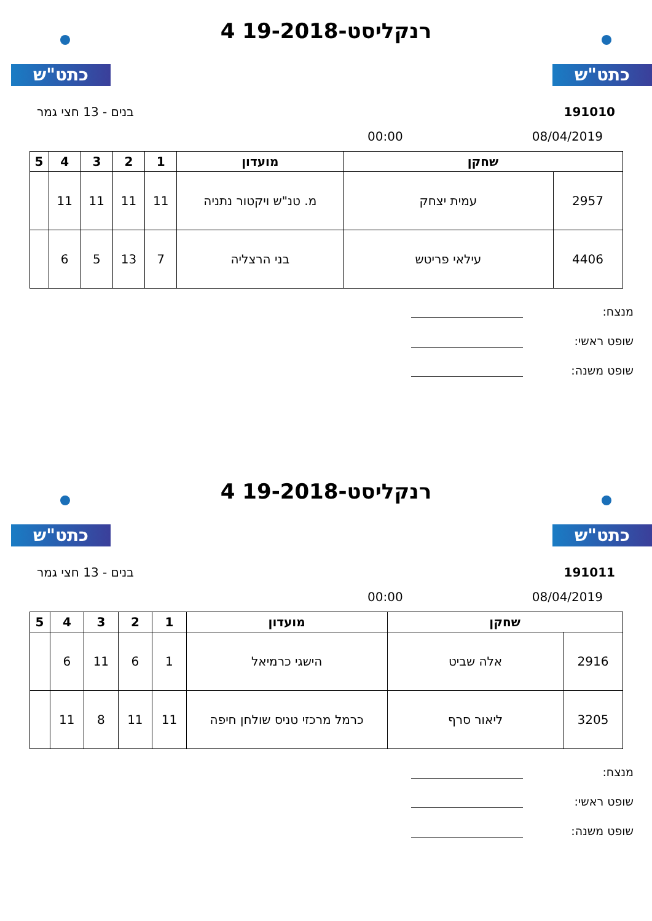כתט"ש כתט"ש
רנקליסט-19-2018 4
191010 בנים - 13 חצי גמר
08/04/2019 00:00
| שחקן | | מועדון | 1 | 2 | 3 | 4 | 5 |
| --- | --- | --- | --- | --- | --- | --- | --- |
| 2957 | עמית יצחק | מ. טנ"ש ויקטור נתניה | 11 | 11 | 11 | 11 | |
| 4406 | עילאי פריטש | בני הרצליה | 7 | 13 | 5 | 6 | |
מנצח:
שופט ראשי:
שופט משנה:
כתט"ש כתט"ש
רנקליסט-19-2018 4
191011 בנים - 13 חצי גמר
08/04/2019 00:00
| שחקן | | מועדון | 1 | 2 | 3 | 4 | 5 |
| --- | --- | --- | --- | --- | --- | --- | --- |
| 2916 | אלה שביט | הישגי כרמיאל | 1 | 6 | 11 | 6 | |
| 3205 | ליאור סרף | כרמל מרכזי טניס שולחן חיפה | 11 | 11 | 8 | 11 | |
מנצח:
שופט ראשי:
שופט משנה: